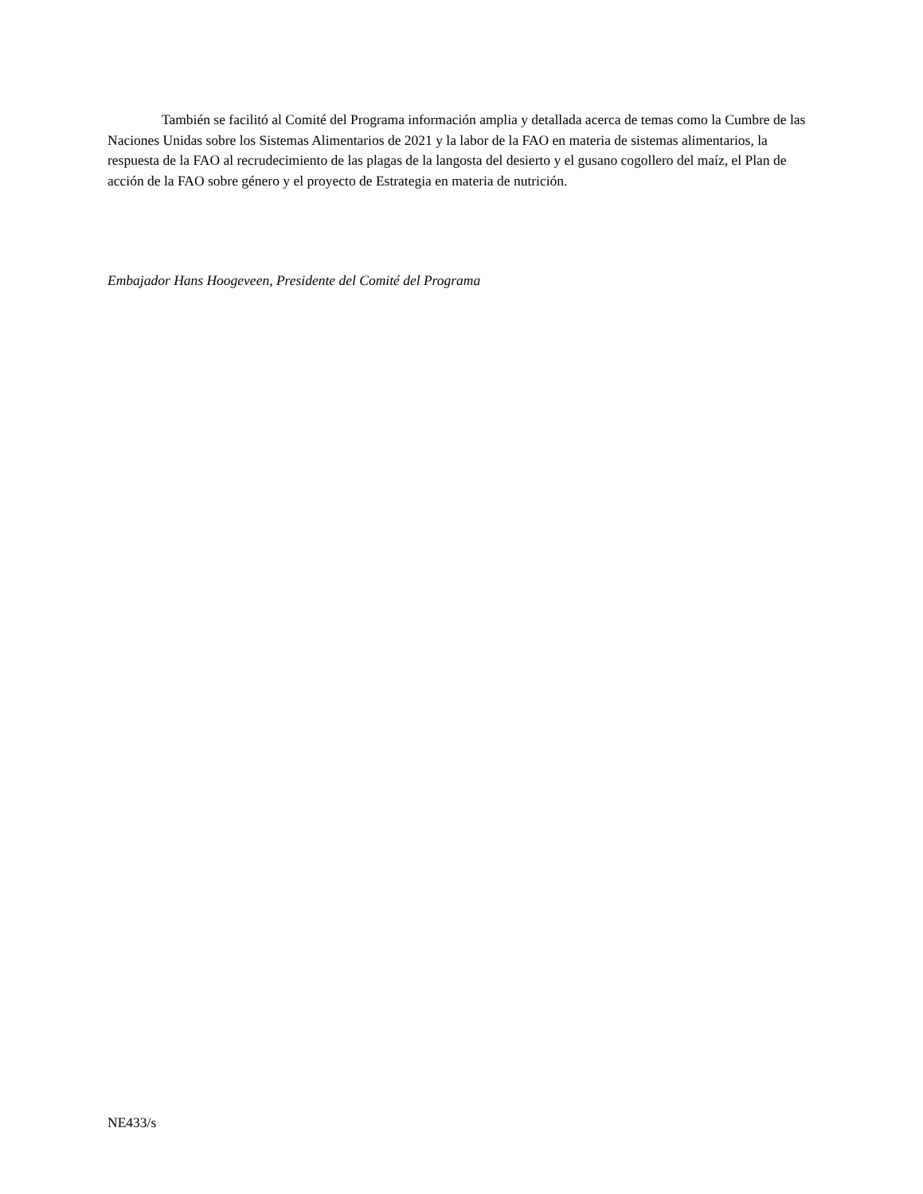También se facilitó al Comité del Programa información amplia y detallada acerca de temas como la Cumbre de las Naciones Unidas sobre los Sistemas Alimentarios de 2021 y la labor de la FAO en materia de sistemas alimentarios, la respuesta de la FAO al recrudecimiento de las plagas de la langosta del desierto y el gusano cogollero del maíz, el Plan de acción de la FAO sobre género y el proyecto de Estrategia en materia de nutrición.
Embajador Hans Hoogeveen, Presidente del Comité del Programa
NE433/s